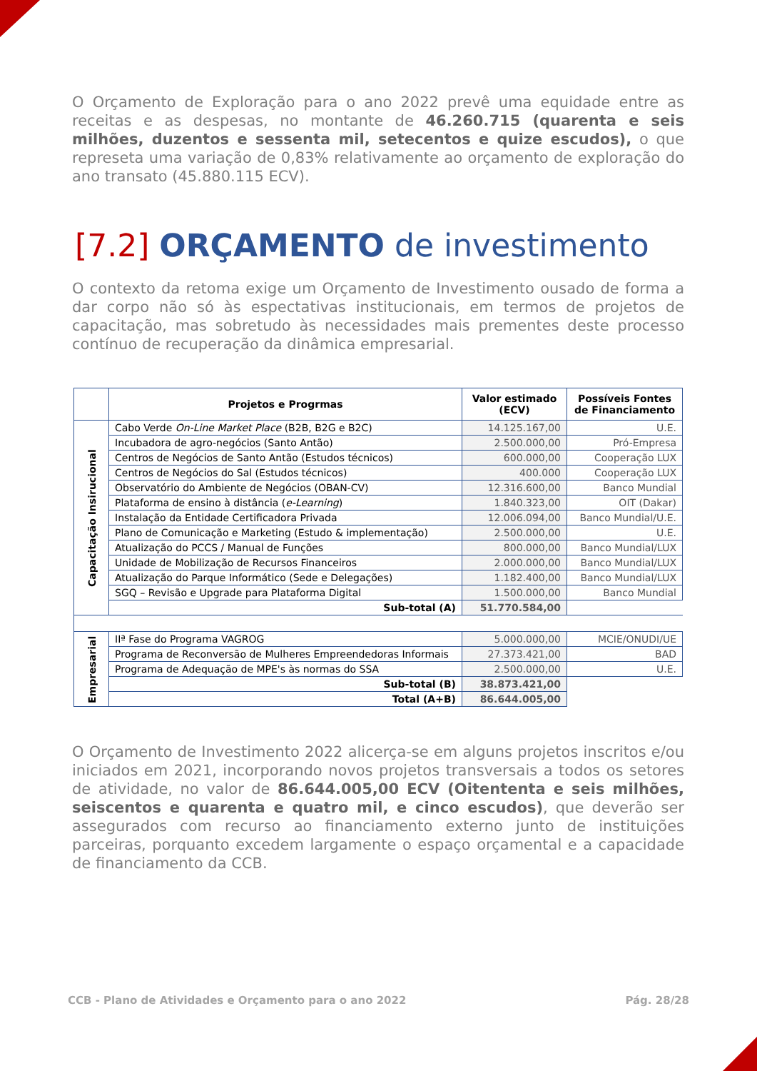O Orçamento de Exploração para o ano 2022 prevê uma equidade entre as receitas e as despesas, no montante de 46.260.715 (quarenta e seis milhões, duzentos e sessenta mil, setecentos e quize escudos), o que represeta uma variação de 0,83% relativamente ao orçamento de exploração do ano transato (45.880.115 ECV).
[7.2] ORÇAMENTO de investimento
O contexto da retoma exige um Orçamento de Investimento ousado de forma a dar corpo não só às espectativas institucionais, em termos de projetos de capacitação, mas sobretudo às necessidades mais prementes deste processo contínuo de recuperação da dinâmica empresarial.
| | Projetos e Progrmas | Valor estimado (ECV) | Possíveis Fontes de Financiamento |
| --- | --- | --- | --- |
| Capacitação Insirucional | Cabo Verde On-Line Market Place (B2B, B2G e B2C) | 14.125.167,00 | U.E. |
| | Incubadora de agro-negócios (Santo Antão) | 2.500.000,00 | Pró-Empresa |
| | Centros de Negócios de Santo Antão (Estudos técnicos) | 600.000,00 | Cooperação LUX |
| | Centros de Negócios do Sal (Estudos técnicos) | 400.000 | Cooperação LUX |
| | Observatório do Ambiente de Negócios (OBAN-CV) | 12.316.600,00 | Banco Mundial |
| | Plataforma de ensino à distância ( e-Learning ) | 1.840.323,00 | OIT (Dakar) |
| | Instalação da Entidade Certificadora Privada | 12.006.094,00 | Banco Mundial/U.E. |
| | Plano de Comunicação e Marketing (Estudo & implementação) | 2.500.000,00 | U.E. |
| | Atualização do PCCS / Manual de Funções | 800.000,00 | Banco Mundial/LUX |
| | Unidade de Mobilização de Recursos Financeiros | 2.000.000,00 | Banco Mundial/LUX |
| | Atualização do Parque Informático (Sede e Delegações) | 1.182.400,00 | Banco Mundial/LUX |
| | SGQ – Revisão e Upgrade para Plataforma Digital | 1.500.000,00 | Banco Mundial |
| | Sub-total (A) | 51.770.584,00 | |
| Empresarial | IIª Fase do Programa VAGROG | 5.000.000,00 | MCIE/ONUDI/UE |
| | Programa de Reconversão de Mulheres Empreendedoras Informais | 27.373.421,00 | BAD |
| | Programa de Adequação de MPE's às normas do SSA | 2.500.000,00 | U.E. |
| | Sub-total (B) | 38.873.421,00 | |
| | Total (A+B) | 86.644.005,00 | |
O Orçamento de Investimento 2022 alicerça-se em alguns projetos inscritos e/ou iniciados em 2021, incorporando novos projetos transversais a todos os setores de atividade, no valor de 86.644.005,00 ECV (Oitententa e seis milhões, seiscentos e quarenta e quatro mil, e cinco escudos), que deverão ser assegurados com recurso ao financiamento externo junto de instituições parceiras, porquanto excedem largamente o espaço orçamental e a capacidade de financiamento da CCB.
CCB - Plano de Atividades e Orçamento para o ano 2022 Pág. 28/28